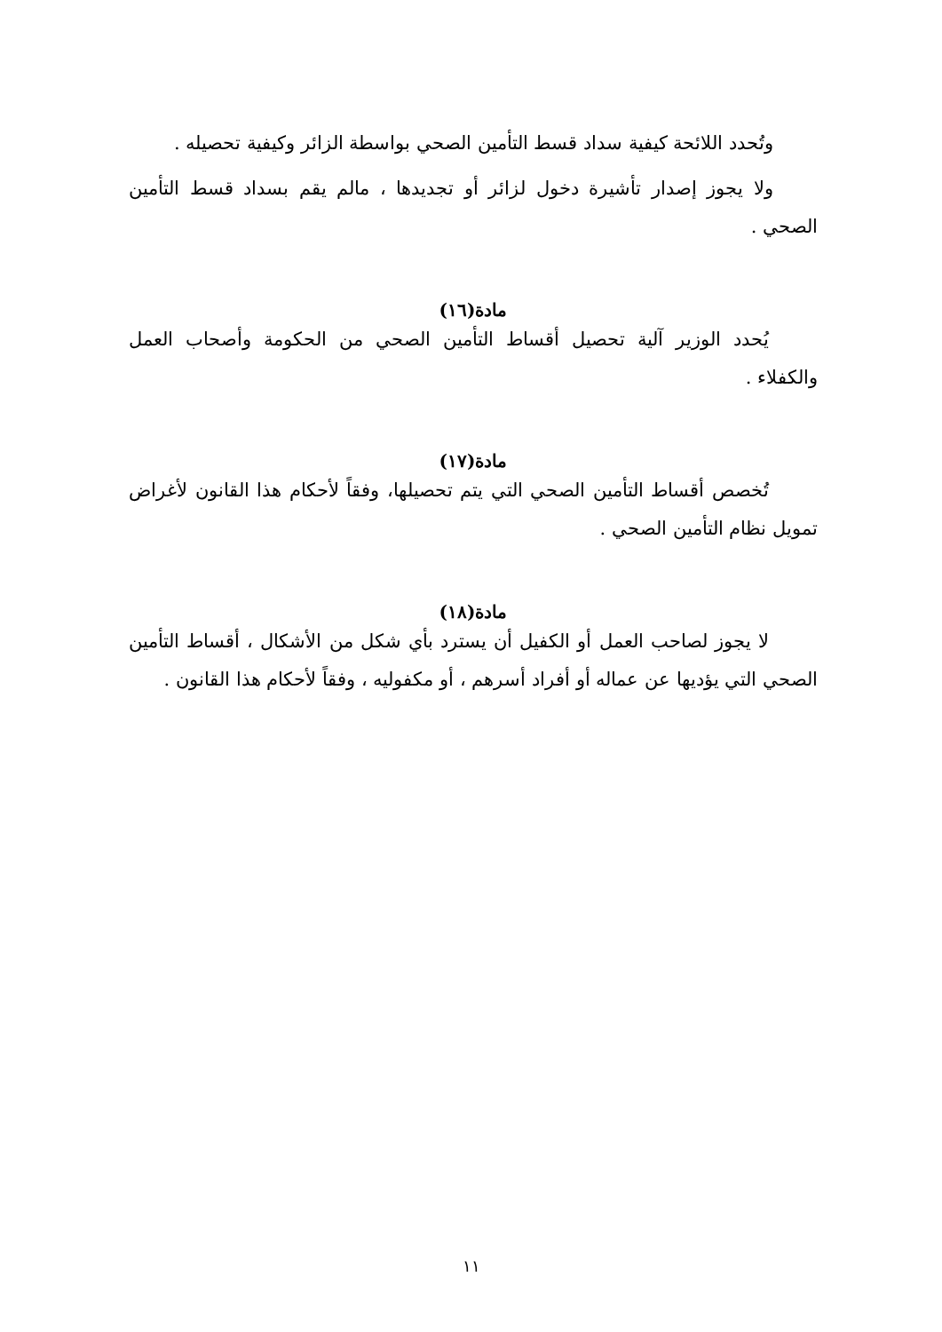وتُحدد اللائحة كيفية سداد قسط التأمين الصحي بواسطة الزائر وكيفية تحصيله .
ولا يجوز إصدار تأشيرة دخول لزائر أو تجديدها ، مالم يقم بسداد قسط التأمين الصحي .
مادة(١٦)
يُحدد الوزير آلية تحصيل أقساط التأمين الصحي من الحكومة وأصحاب العمل والكفلاء .
مادة(١٧)
تُخصص أقساط التأمين الصحي التي يتم تحصيلها، وفقاً لأحكام هذا القانون لأغراض تمويل نظام التأمين الصحي .
مادة(١٨)
لا يجوز لصاحب العمل أو الكفيل أن يسترد بأي شكل من الأشكال ، أقساط التأمين الصحي التي يؤديها عن عماله أو أفراد أسرهم ، أو مكفوليه ، وفقاً لأحكام هذا القانون .
١١